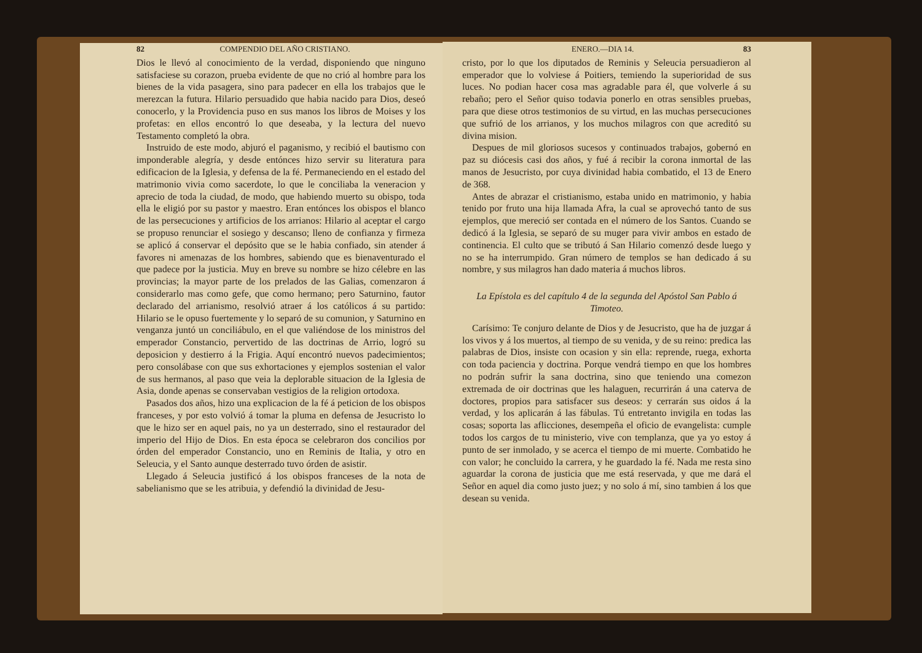82 COMPENDIO DEL AÑO CRISTIANO.
Dios le llevó al conocimiento de la verdad, disponiendo que ninguno satisfaciese su corazon, prueba evidente de que no crió al hombre para los bienes de la vida pasagera, sino para padecer en ella los trabajos que le merezcan la futura. Hilario persuadido que habia nacido para Dios, deseó conocerlo, y la Providencia puso en sus manos los libros de Moises y los profetas: en ellos encontró lo que deseaba, y la lectura del nuevo Testamento completó la obra.
Instruido de este modo, abjuró el paganismo, y recibió el bautismo con imponderable alegría, y desde entónces hizo servir su literatura para edificacion de la Iglesia, y defensa de la fé. Permaneciendo en el estado del matrimonio vivia como sacerdote, lo que le conciliaba la veneracion y aprecio de toda la ciudad, de modo, que habiendo muerto su obispo, toda ella le eligió por su pastor y maestro. Eran entónces los obispos el blanco de las persecuciones y artificios de los arrianos: Hilario al aceptar el cargo se propuso renunciar el sosiego y descanso; lleno de confianza y firmeza se aplicó á conservar el depósito que se le habia confiado, sin atender á favores ni amenazas de los hombres, sabiendo que es bienaventurado el que padece por la justicia. Muy en breve su nombre se hizo célebre en las provincias; la mayor parte de los prelados de las Galias, comenzaron á considerarlo mas como gefe, que como hermano; pero Saturnino, fautor declarado del arrianismo, resolvió atraer á los católicos á su partido: Hilario se le opuso fuertemente y lo separó de su comunion, y Saturnino en venganza juntó un conciliábulo, en el que valiéndose de los ministros del emperador Constancio, pervertido de las doctrinas de Arrio, logró su deposicion y destierro á la Frigia. Aquí encontró nuevos padecimientos; pero consolábase con que sus exhortaciones y ejemplos sostenian el valor de sus hermanos, al paso que veia la deplorable situacion de la Iglesia de Asia, donde apenas se conservaban vestigios de la religion ortodoxa.
Pasados dos años, hizo una explicacion de la fé á peticion de los obispos franceses, y por esto volvió á tomar la pluma en defensa de Jesucristo lo que le hizo ser en aquel pais, no ya un desterrado, sino el restaurador del imperio del Hijo de Dios. En esta época se celebraron dos concilios por órden del emperador Constancio, uno en Reminis de Italia, y otro en Seleucia, y el Santo aunque desterrado tuvo órden de asistir.
Llegado á Seleucia justificó á los obispos franceses de la nota de sabelianismo que se les atribuia, y defendió la divinidad de Jesu-
ENERO.—DIA 14. 83
cristo, por lo que los diputados de Reminis y Seleucia persuadieron al emperador que lo volviese á Poitiers, temiendo la superioridad de sus luces. No podian hacer cosa mas agradable para él, que volverle á su rebaño; pero el Señor quiso todavia ponerlo en otras sensibles pruebas, para que diese otros testimonios de su virtud, en las muchas persecuciones que sufrió de los arrianos, y los muchos milagros con que acreditó su divina mision.
Despues de mil gloriosos sucesos y continuados trabajos, gobernó en paz su diócesis casi dos años, y fué á recibir la corona inmortal de las manos de Jesucristo, por cuya divinidad habia combatido, el 13 de Enero de 368.
Antes de abrazar el cristianismo, estaba unido en matrimonio, y habia tenido por fruto una hija llamada Afra, la cual se aprovechó tanto de sus ejemplos, que mereció ser contada en el número de los Santos. Cuando se dedicó á la Iglesia, se separó de su muger para vivir ambos en estado de continencia. El culto que se tributó á San Hilario comenzó desde luego y no se ha interrumpido. Gran número de templos se han dedicado á su nombre, y sus milagros han dado materia á muchos libros.
La Epístola es del capítulo 4 de la segunda del Apóstol San Pablo á Timoteo.
Carísimo: Te conjuro delante de Dios y de Jesucristo, que ha de juzgar á los vivos y á los muertos, al tiempo de su venida, y de su reino: predica las palabras de Dios, insiste con ocasion y sin ella: reprende, ruega, exhorta con toda paciencia y doctrina. Porque vendrá tiempo en que los hombres no podrán sufrir la sana doctrina, sino que teniendo una comezon extremada de oir doctrinas que les halaguen, recurrirán á una caterva de doctores, propios para satisfacer sus deseos: y cerrarán sus oidos á la verdad, y los aplicarán á las fábulas. Tú entretanto invigila en todas las cosas; soporta las aflicciones, desempeña el oficio de evangelista: cumple todos los cargos de tu ministerio, vive con templanza, que ya yo estoy á punto de ser inmolado, y se acerca el tiempo de mi muerte. Combatido he con valor; he concluido la carrera, y he guardado la fé. Nada me resta sino aguardar la corona de justicia que me está reservada, y que me dará el Señor en aquel dia como justo juez; y no solo á mí, sino tambien á los que desean su venida.